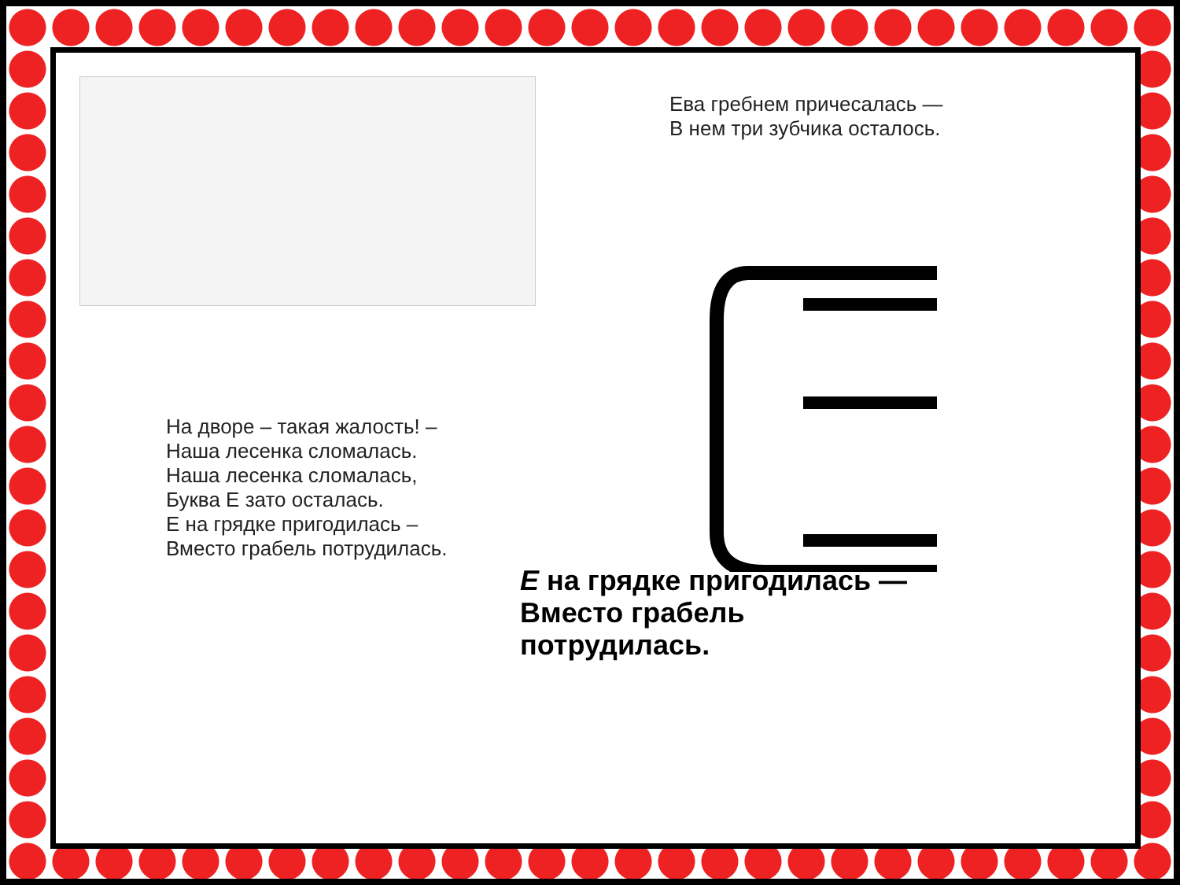Ева гребнем причесалась —
В нем три зубчика осталось.
На дворе – такая жалость! –
Наша лесенка сломалась.
Наша лесенка сломалась,
Буква Е зато осталась.
Е на грядке пригодилась –
Вместо грабель потрудилась.
Е на грядке пригодилась —
Вместо грабель
потрудилась.